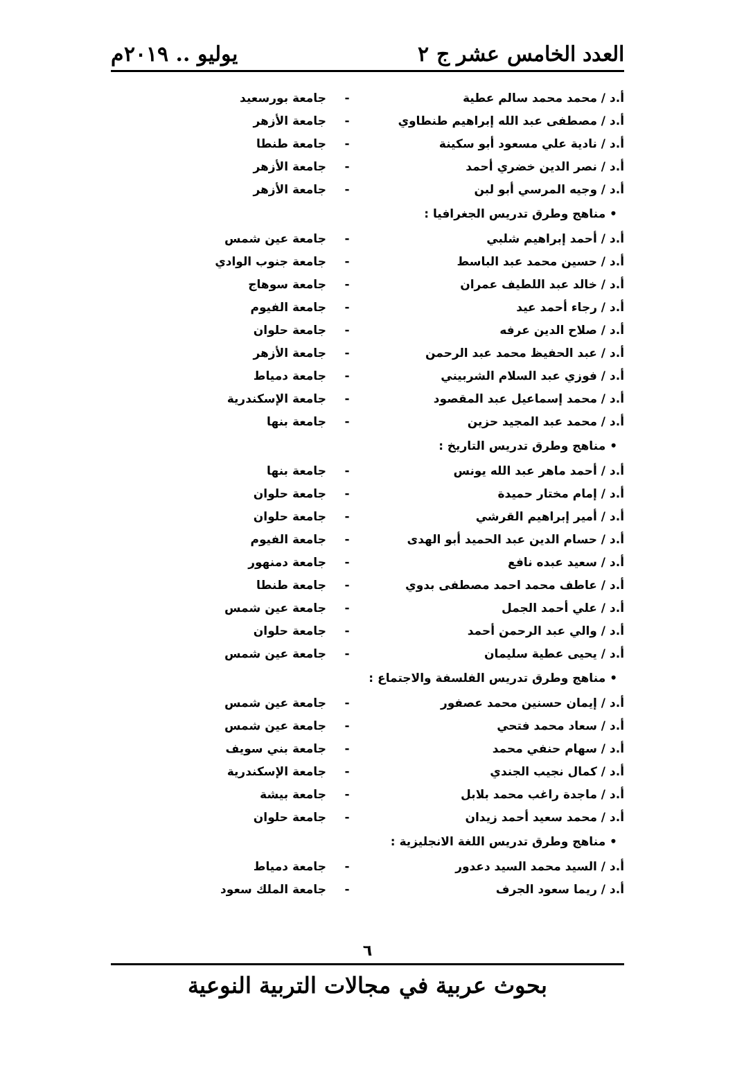العدد الخامس عشر ج ٢ يوليو .. ٢٠١٩م
أ.د / محمد محمد سالم عطية - جامعة بورسعيد
أ.د / مصطفى عبد الله إبراهيم طنطاوي - جامعة الأزهر
أ.د / نادية علي مسعود أبو سكينة - جامعة طنطا
أ.د / نصر الدين خضري أحمد - جامعة الأزهر
أ.د / وجيه المرسي أبو لبن - جامعة الأزهر
• مناهج وطرق تدريس الجغرافيا :
أ.د / أحمد إبراهيم شلبي - جامعة عين شمس
أ.د / حسين محمد عبد الباسط - جامعة جنوب الوادي
أ.د / خالد عبد اللطيف عمران - جامعة سوهاج
أ.د / رجاء أحمد عيد - جامعة الفيوم
أ.د / صلاح الدين عرفه - جامعة حلوان
أ.د / عبد الحفيظ محمد عبد الرحمن - جامعة الأزهر
أ.د / فوزي عبد السلام الشربيني - جامعة دمياط
أ.د / محمد إسماعيل عبد المقصود - جامعة الإسكندرية
أ.د / محمد عبد المجيد حزين - جامعة بنها
• مناهج وطرق تدريس التاريخ :
أ.د / أحمد ماهر عبد الله يونس - جامعة بنها
أ.د / إمام مختار حميدة - جامعة حلوان
أ.د / أمير إبراهيم القرشي - جامعة حلوان
أ.د / حسام الدين عبد الحميد أبو الهدى - جامعة الفيوم
أ.د / سعيد عبده نافع - جامعة دمنهور
أ.د / عاطف محمد احمد مصطفى بدوي - جامعة طنطا
أ.د / علي أحمد الجمل - جامعة عين شمس
أ.د / والي عبد الرحمن أحمد - جامعة حلوان
أ.د / يحيى عطية سليمان - جامعة عين شمس
• مناهج وطرق تدريس الفلسفة والاجتماع :
أ.د / إيمان حسنين محمد عصفور - جامعة عين شمس
أ.د / سعاد محمد فتحي - جامعة عين شمس
أ.د / سهام حنفي محمد - جامعة بني سويف
أ.د / كمال نجيب الجندي - جامعة الإسكندرية
أ.د / ماجدة راغب محمد بلابل - جامعة بيشة
أ.د / محمد سعيد أحمد زيدان - جامعة حلوان
• مناهج وطرق تدريس اللغة الانجليزية :
أ.د / السيد محمد السيد دعدور - جامعة دمياط
أ.د / ريما سعود الجرف - جامعة الملك سعود
٦
بحوث عربية في مجالات التربية النوعية